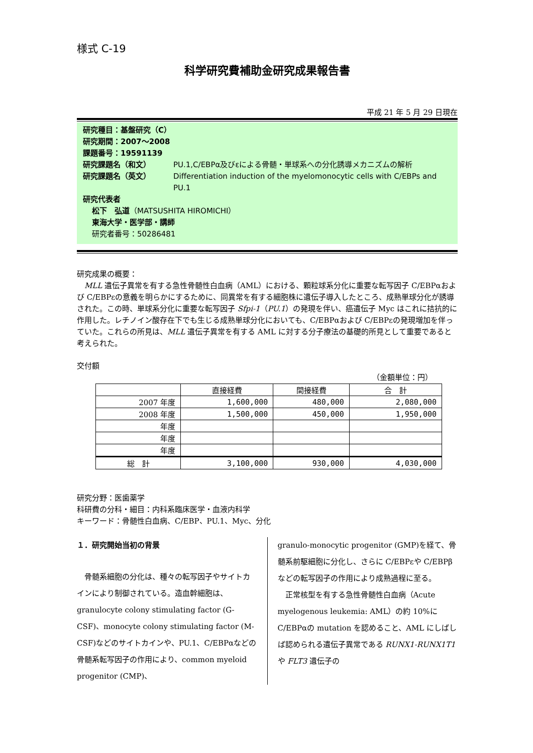様式 C-19
科学研究費補助金研究成果報告書
平成 21 年 5 月 29 日現在
研究種目：基盤研究（C）
研究期間：2007～2008
課題番号：19591139
研究課題名（和文） PU.1,C/EBPα及びεによる骨髄・単球系への分化誘導メカニズムの解析
研究課題名（英文） Differentiation induction of the myelomonocytic cells with C/EBPs and PU.1
研究代表者
松下　弘道（MATSUSHITA HIROMICHI）
東海大学・医学部・講師
研究者番号：50286481
研究成果の概要：
　MLL 遺伝子異常を有する急性骨髄性白血病（AML）における、顆粒球系分化に重要な転写因子 C/EBPαおよび C/EBPεの意義を明らかにするために、同異常を有する細胞株に遺伝子導入したところ、成熟単球分化が誘導された。この時、単球系分化に重要な転写因子 Sfpi-1（PU.1）の発現を伴い、癌遺伝子 Myc はこれに拮抗的に作用した。レチノイン酸存在下でも生じる成熟単球分化においても、C/EBPαおよび C/EBPεの発現増加を伴っていた。これらの所見は、MLL 遺伝子異常を有する AML に対する分子療法の基礎的所見として重要であると考えられた。
交付額
（金額単位：円）
| | 直接経費 | 間接経費 | 合 計 |
| --- | --- | --- | --- |
| 2007 年度 | 1,600,000 | 480,000 | 2,080,000 |
| 2008 年度 | 1,500,000 | 450,000 | 1,950,000 |
| 年度 | | | |
| 年度 | | | |
| 年度 | | | |
| 総 計 | 3,100,000 | 930,000 | 4,030,000 |
研究分野：医歯薬学
科研費の分科・細目：内科系臨床医学・血液内科学
キーワード：骨髄性白血病、C/EBP、PU.1、Myc、分化
１．研究開始当初の背景
　骨髄系細胞の分化は、種々の転写因子やサイトカインにより制御されている。造血幹細胞は、granulocyte colony stimulating factor (G-CSF)、monocyte colony stimulating factor (M-CSF)などのサイトカインや、PU.1、C/EBPαなどの骨髄系転写因子の作用により、common myeloid progenitor (CMP)、
granulo-monocytic progenitor (GMP)を経て、骨髄系前駆細胞に分化し、さらに C/EBPεや C/EBPβなどの転写因子の作用により成熟過程に至る。
　正常核型を有する急性骨髄性白血病（Acute myelogenous leukemia: AML）の約 10%に C/EBPαの mutation を認めること、AML にしばしば認められる遺伝子異常である RUNX1-RUNX1T1 や FLT3 遺伝子の